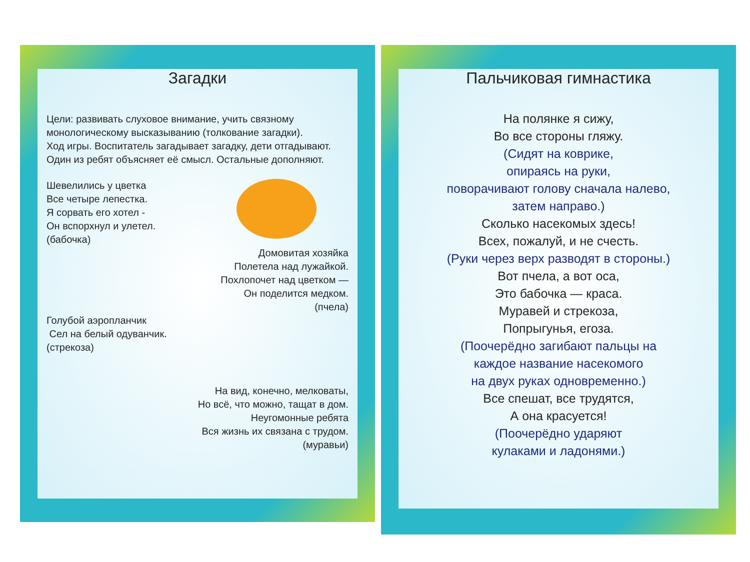Загадки
Цели: развивать слуховое внимание, учить связному монологическому высказыванию (толкование загадки).
Ход игры. Воспитатель загадывает загадку, дети отгадывают. Один из ребят объясняет её смысл. Остальные дополняют.
Шевелились у цветка
Все четыре лепестка.
Я сорвать его хотел -
Он вспорхнул и улетел.
(бабочка)
Домовитая хозяйка
Полетела над лужайкой.
Похлопочет над цветком —
Он поделится медком.
(пчела)
Голубой аэропланчик
Сел на белый одуванчик.
(стрекоза)
На вид, конечно, мелковаты,
Но всё, что можно, тащат в дом.
Неугомонные ребята
Вся жизнь их связана с трудом.
(муравьи)
Пальчиковая гимнастика
На полянке я сижу,
Во все стороны гляжу.
(Сидят на коврике,
опираясь на руки,
поворачивают голову сначала налево,
затем направо.)
Сколько насекомых здесь!
Всех, пожалуй, и не счесть.
(Руки через верх разводят в стороны.)
Вот пчела, а вот оса,
Это бабочка — краса.
Муравей и стрекоза,
Попрыгунья, егоза.
(Поочерёдно загибают пальцы на
каждое название насекомого
на двух руках одновременно.)
Все спешат, все трудятся,
А она красуется!
(Поочерёдно ударяют
кулаками и ладонями.)